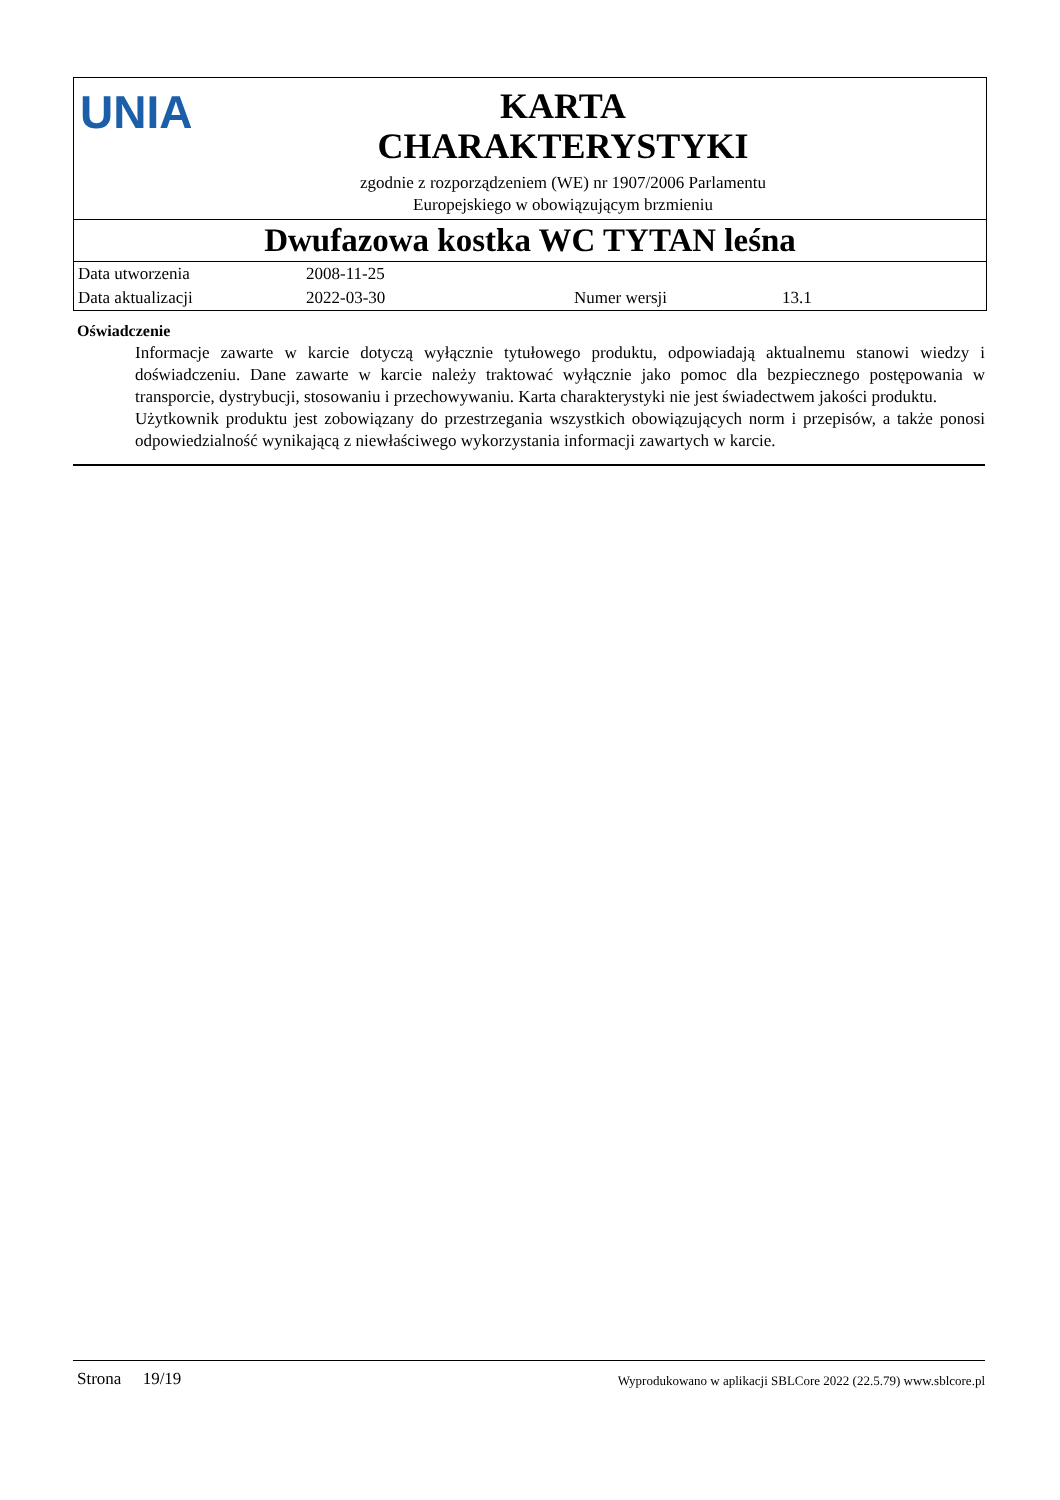UNIA
KARTA
CHARAKTERYSTYKI
zgodnie z rozporządzeniem (WE) nr 1907/2006 Parlamentu
Europejskiego w obowiązującym brzmieniu
Dwufazowa kostka WC TYTAN leśna
| Data utworzenia | 2008-11-25 | | |
| Data aktualizacji | 2022-03-30 | Numer wersji | 13.1 |
Oświadczenie
Informacje zawarte w karcie dotyczą wyłącznie tytułowego produktu, odpowiadają aktualnemu stanowi wiedzy i doświadczeniu. Dane zawarte w karcie należy traktować wyłącznie jako pomoc dla bezpiecznego postępowania w transporcie, dystrybucji, stosowaniu i przechowywaniu. Karta charakterystyki nie jest świadectwem jakości produktu.
Użytkownik produktu jest zobowiązany do przestrzegania wszystkich obowiązujących norm i przepisów, a także ponosi odpowiedzialność wynikającą z niewłaściwego wykorzystania informacji zawartych w karcie.
Strona 19/19 Wyprodukowano w aplikacji SBLCore 2022 (22.5.79) www.sblcore.pl